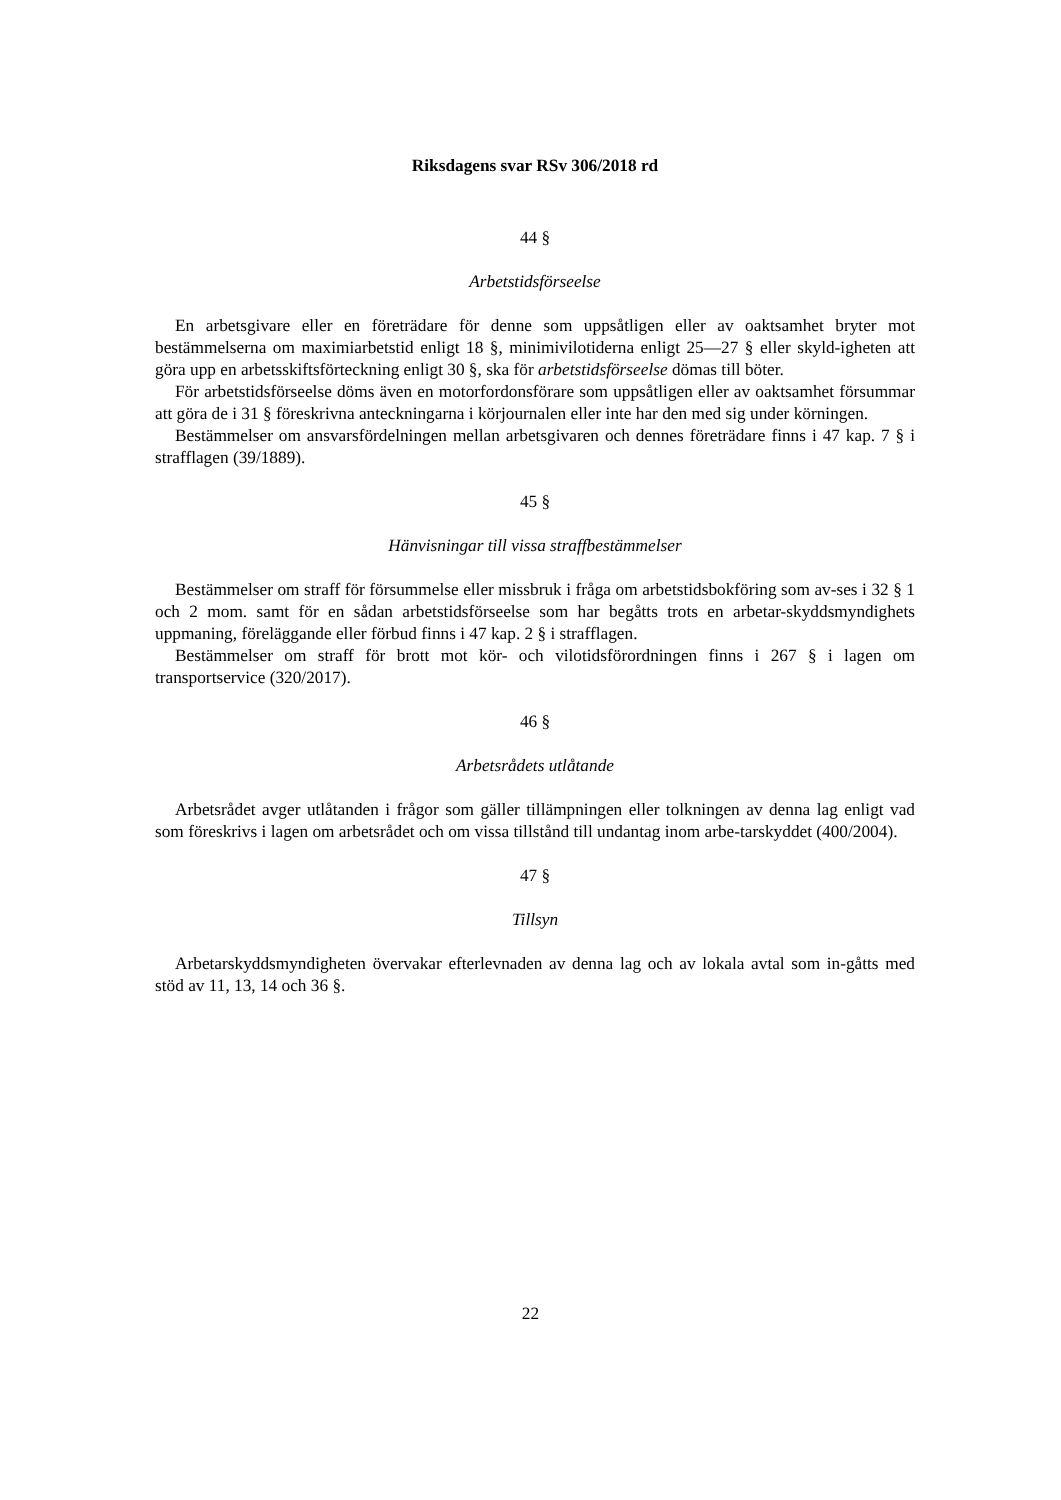Riksdagens svar RSv 306/2018 rd
44 §
Arbetstidsförseelse
En arbetsgivare eller en företrädare för denne som uppsåtligen eller av oaktsamhet bryter mot bestämmelserna om maximiarbetstid enligt 18 §, minimivilotiderna enligt 25—27 § eller skyld-igheten att göra upp en arbetsskiftsförteckning enligt 30 §, ska för arbetstidsförseelse dömas till böter.
För arbetstidsförseelse döms även en motorfordonsförare som uppsåtligen eller av oaktsamhet försummar att göra de i 31 § föreskrivna anteckningarna i körjournalen eller inte har den med sig under körningen.
Bestämmelser om ansvarsfördelningen mellan arbetsgivaren och dennes företrädare finns i 47 kap. 7 § i strafflagen (39/1889).
45 §
Hänvisningar till vissa straffbestämmelser
Bestämmelser om straff för försummelse eller missbruk i fråga om arbetstidsbokföring som av-ses i 32 § 1 och 2 mom. samt för en sådan arbetstidsförseelse som har begåtts trots en arbetar-skyddsmyndighets uppmaning, föreläggande eller förbud finns i 47 kap. 2 § i strafflagen.
Bestämmelser om straff för brott mot kör- och vilotidsförordningen finns i 267 § i lagen om transportservice (320/2017).
46 §
Arbetsrådets utlåtande
Arbetsrådet avger utlåtanden i frågor som gäller tillämpningen eller tolkningen av denna lag enligt vad som föreskrivs i lagen om arbetsrådet och om vissa tillstånd till undantag inom arbe-tarskyddet (400/2004).
47 §
Tillsyn
Arbetarskyddsmyndigheten övervakar efterlevnaden av denna lag och av lokala avtal som in-gåtts med stöd av 11, 13, 14 och 36 §.
22